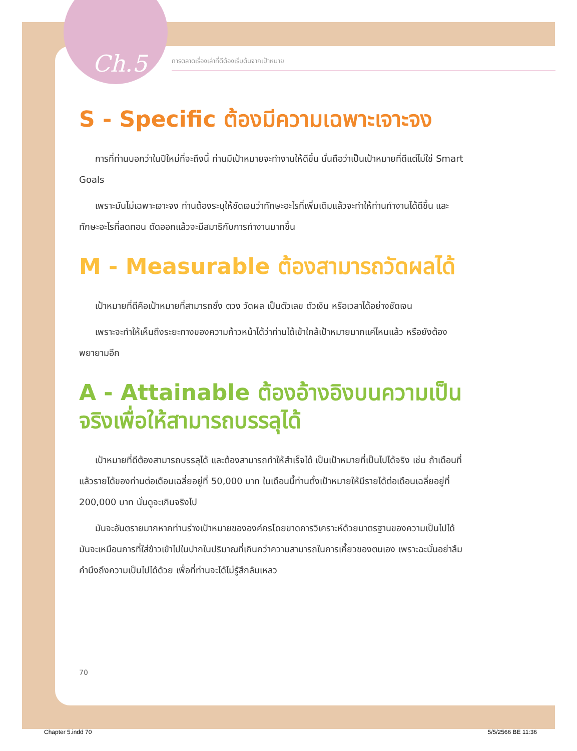Ch.5 การตลาดเรื่องเล่าที่ดีต้องเริ่มต้นจากเป้าหมาย
S - Specific ต้องมีความเฉพาะเจาะจง
การที่ท่านบอกว่าในปีใหม่ที่จะถึงนี้ ท่านมีเป้าหมายจะทำงานให้ดีขึ้น นั่นถือว่าเป็นเป้าหมายที่ดีแต่ไม่ใช่ Smart Goals
เพราะมันไม่เฉพาะเจาะจง ท่านต้องระบุให้ชัดเจนว่าทักษะอะไรที่เพิ่มเติมแล้วจะทำให้ท่านทำงานได้ดีขึ้น และทักษะอะไรที่ลดทอน ตัดออกแล้วจะมีสมาธิกับการทำงานมากขึ้น
M - Measurable ต้องสามารถวัดผลได้
เป้าหมายที่ดีคือเป้าหมายที่สามารถชั่ง ตวง วัดผล เป็นตัวเลข ตัวเงิน หรือเวลาได้อย่างชัดเจน
เพราะจะทำให้เห็นถึงระยะทางของความก้าวหน้าได้ว่าท่านได้เข้าใกล้เป้าหมายมากแค่ไหนแล้ว หรือยังต้องพยายามอีก
A - Attainable ต้องอ้างอิงบนความเป็นจริงเพื่อให้สามารถบรรลุได้
เป้าหมายที่ดีต้องสามารถบรรลุได้ และต้องสามารถทำให้สำเร็จได้ เป็นเป้าหมายที่เป็นไปได้จริง เช่น ถ้าเดือนที่แล้วรายได้ของท่านต่อเดือนเฉลี่ยอยู่ที่ 50,000 บาท ในเดือนนี้ท่านตั้งเป้าหมายให้มีรายได้ต่อเดือนเฉลี่ยอยู่ที่ 200,000 บาท นั่นดูจะเกินจริงไป
มันจะอันตรายมากหากท่านร่างเป้าหมายขององค์กรโดยขาดการวิเคราะห์ด้วยมาตรฐานของความเป็นไปได้ มันจะเหมือนการที่ใส่ข้าวเข้าไปในปากในปริมาณที่เกินกว่าความสามารถในการเคี้ยวของตนเอง เพราะฉะนั้นอย่าลืมคำนึงถึงความเป็นไปได้ด้วย เพื่อที่ท่านจะได้ไม่รู้สึกล้มเหลว
70
Chapter 5.indd 70 5/5/2566 BE 11:36